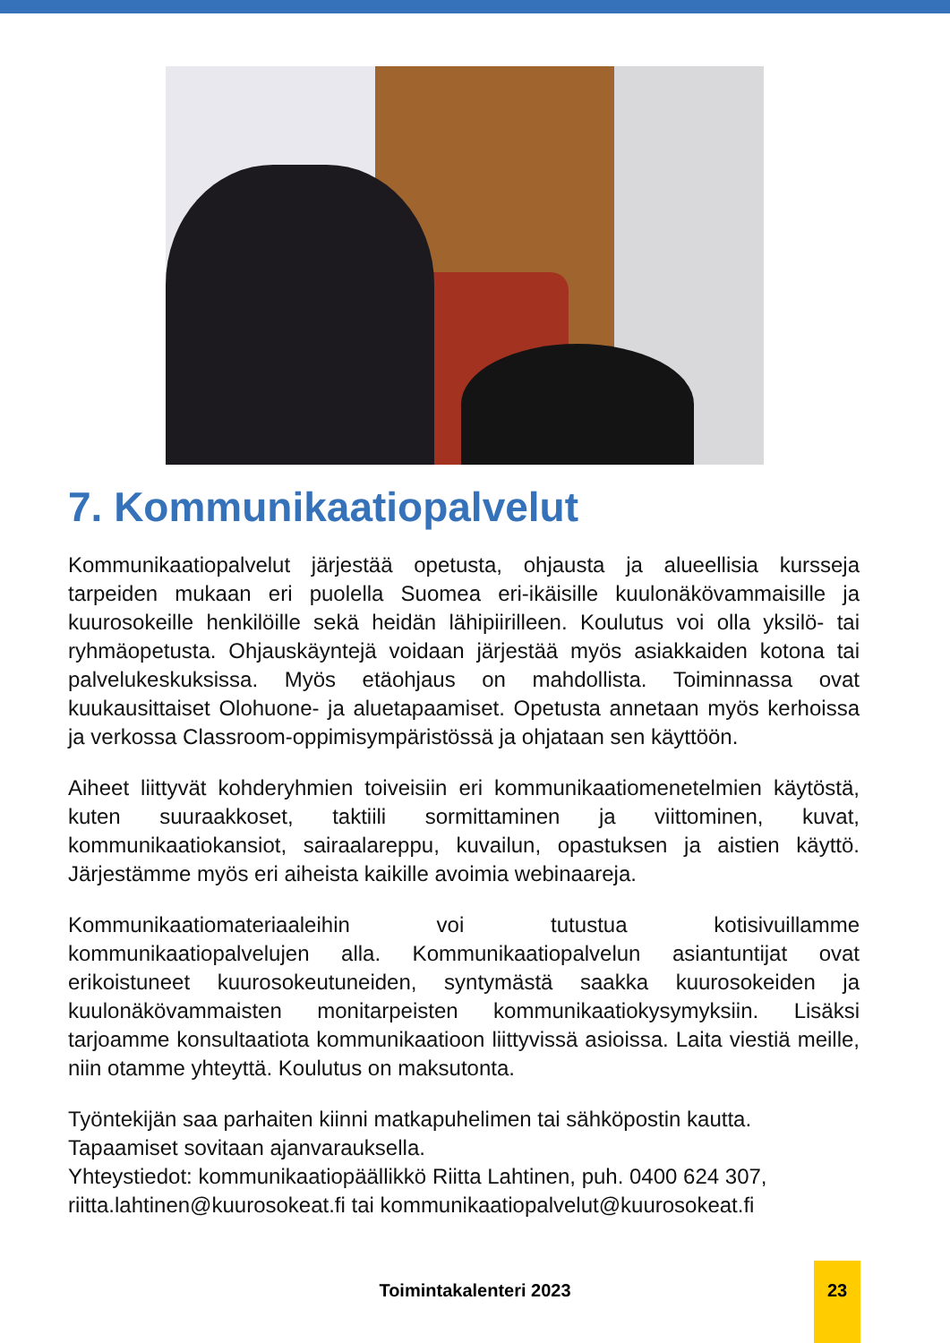7. Kommunikaatiopalvelut
Kommunikaatiopalvelut järjestää opetusta, ohjausta ja alueellisia kursseja tarpeiden mukaan eri puolella Suomea eri-ikäisille kuulonäkövammaisille ja kuurosokeille henkilöille sekä heidän lähipiirilleen. Koulutus voi olla yksilö- tai ryhmäopetusta. Ohjauskäyntejä voidaan järjestää myös asiakkaiden kotona tai palvelukeskuksissa. Myös etäohjaus on mahdollista. Toiminnassa ovat kuukausittaiset Olohuone- ja aluetapaamiset. Opetusta annetaan myös kerhoissa ja verkossa Classroom-oppimisympäristössä ja ohjataan sen käyttöön.
Aiheet liittyvät kohderyhmien toiveisiin eri kommunikaatiomenetelmien käytöstä, kuten suuraakkoset, taktiili sormittaminen ja viittominen, kuvat, kommunikaatiokansiot, sairaalareppu, kuvailun, opastuksen ja aistien käyttö. Järjestämme myös eri aiheista kaikille avoimia webinaareja.
Kommunikaatiomateriaaleihin voi tutustua kotisivuillamme kommunikaatiopalvelujen alla. Kommunikaatiopalvelun asiantuntijat ovat erikoistuneet kuurosokeutuneiden, syntymästä saakka kuurosokeiden ja kuulonäkövammaisten monitarpeisten kommunikaatiokysymyksiin. Lisäksi tarjoamme konsultaatiota kommunikaatioon liittyvissä asioissa. Laita viestiä meille, niin otamme yhteyttä. Koulutus on maksutonta.
Työntekijän saa parhaiten kiinni matkapuhelimen tai sähköpostin kautta. Tapaamiset sovitaan ajanvarauksella.
Yhteystiedot: kommunikaatiopäällikkö Riitta Lahtinen, puh. 0400 624 307, riitta.lahtinen@kuurosokeat.fi tai kommunikaatiopalvelut@kuurosokeat.fi
Toimintakalenteri 2023
23